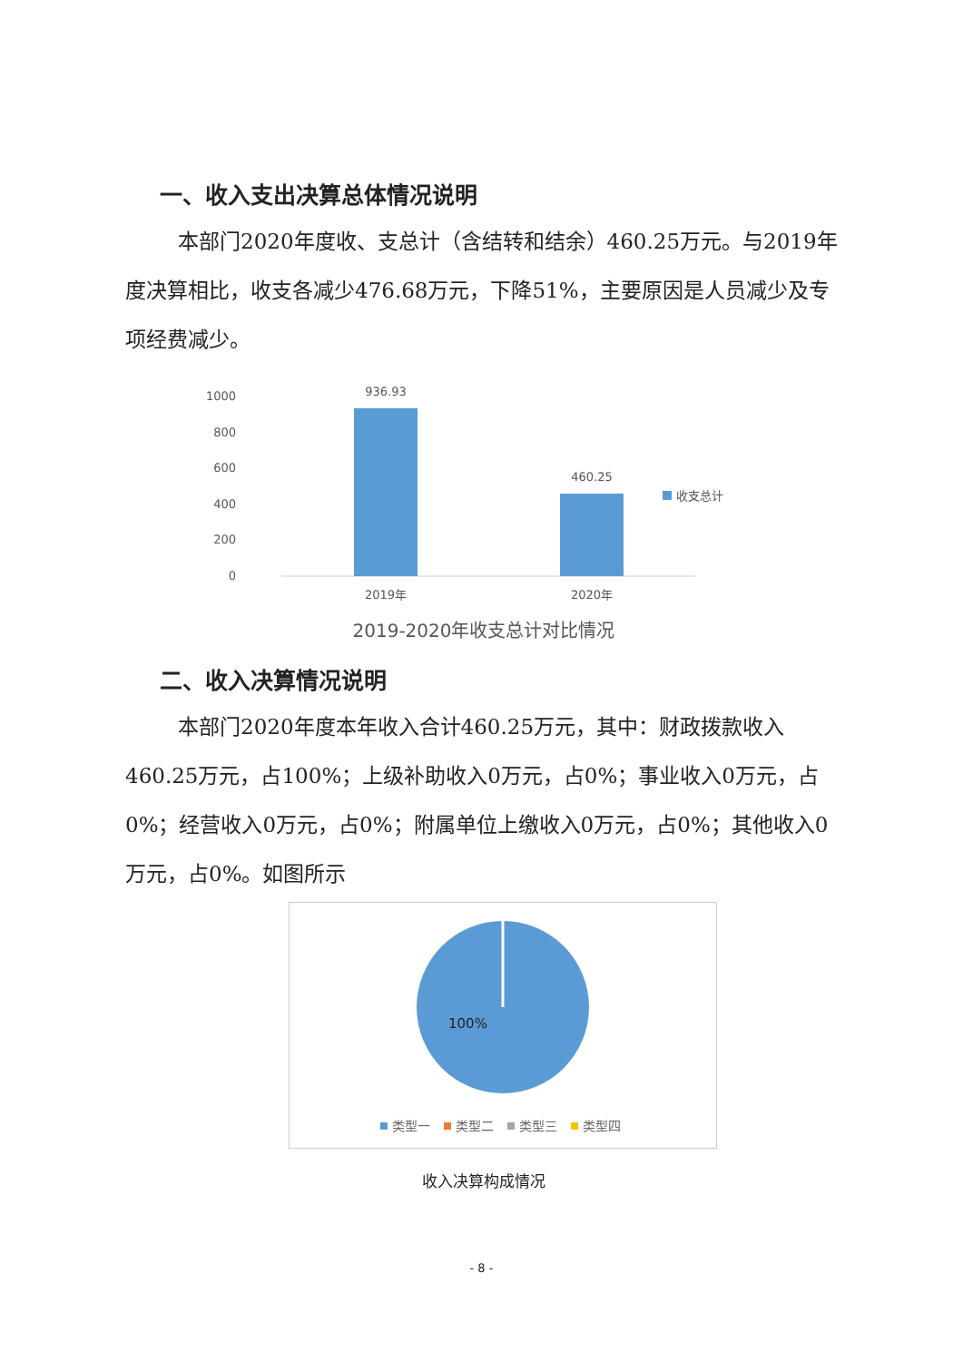一、收入支出决算总体情况说明
本部门2020年度收、支总计（含结转和结余）460.25万元。与2019年度决算相比，收支各减少476.68万元，下降51%，主要原因是人员减少及专项经费减少。
1000
800
600
400
200
0
936.93
460.25
2019年
2020年
收支总计
2019-2020年收支总计对比情况
二、收入决算情况说明
本部门2020年度本年收入合计460.25万元，其中：财政拨款收入460.25万元，占100%；上级补助收入0万元，占0%；事业收入0万元，占0%；经营收入0万元，占0%；附属单位上缴收入0万元，占0%；其他收入0万元，占0%。如图所示
100%
类型一
类型二
类型三
类型四
收入决算构成情况
- 8 -